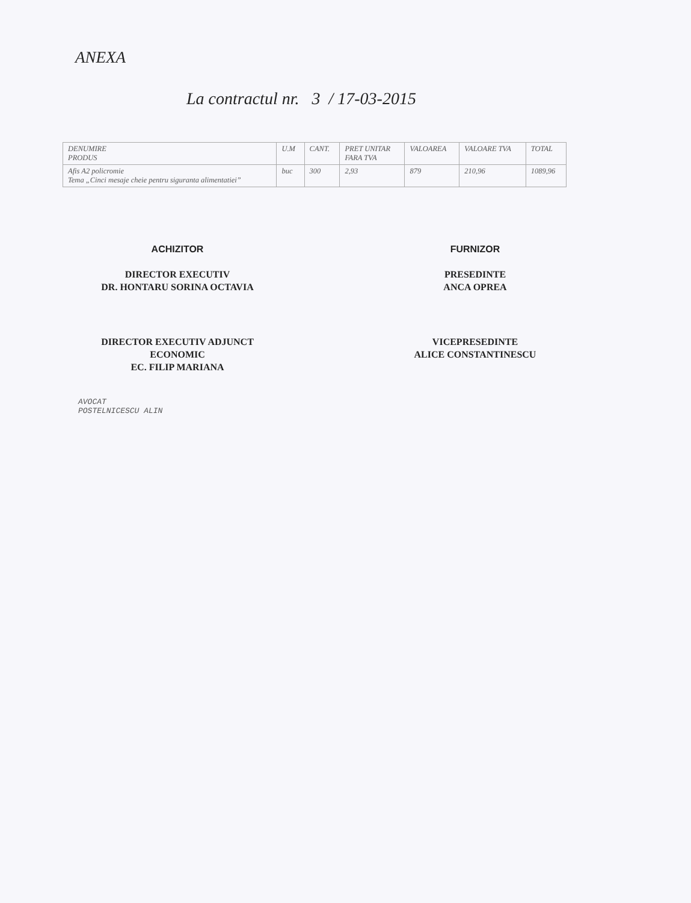ANEXA
La contractul nr. 3 / 17-03-2015
| DENUMIRE PRODUS | U.M | CANT. | PRET UNITAR FARA TVA | VALOAREA | VALOARE TVA | TOTAL |
| --- | --- | --- | --- | --- | --- | --- |
| Afis A2 policromie Tema „Cinci mesaje cheie pentru siguranta alimentatiei” | buc | 300 | 2,93 | 879 | 210,96 | 1089,96 |
ACHIZITOR
DIRECTOR EXECUTIV
DR. HONTARU SORINA OCTAVIA
DIRECTOR EXECUTIV ADJUNCT
ECONOMIC
EC. FILIP MARIANA
AVOCAT
POSTELNICESCU ALIN
FURNIZOR
PRESEDINTE
ANCA OPREA
VICEPRESEDINTE
ALICE CONSTANTINESCU